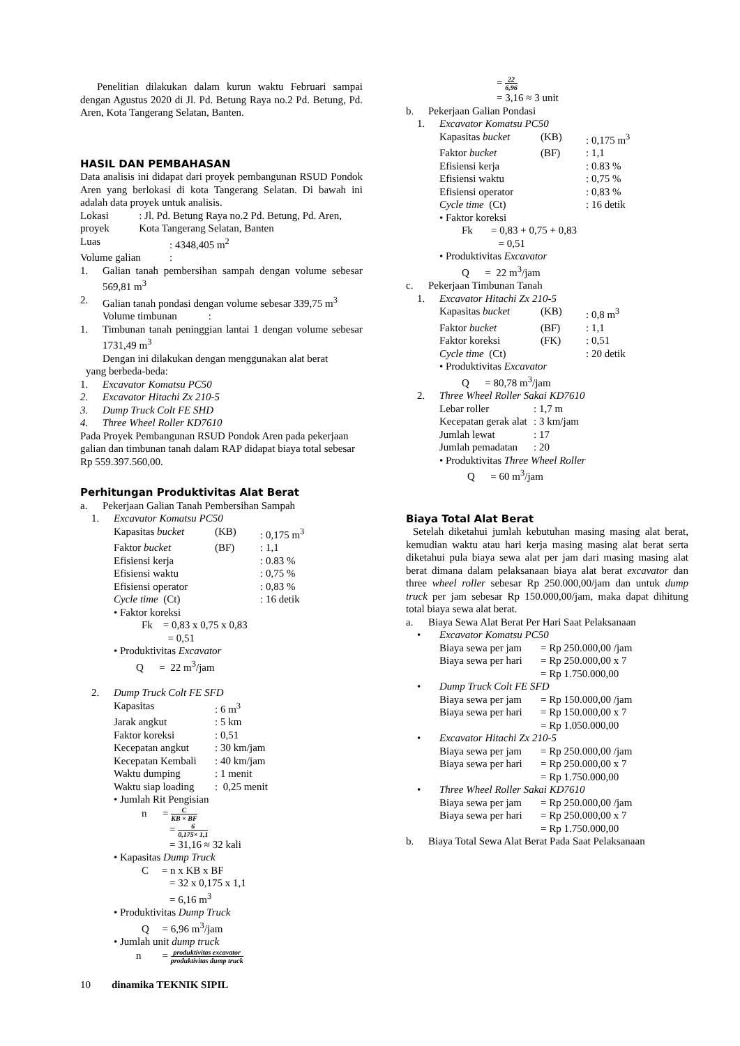Penelitian dilakukan dalam kurun waktu Februari sampai dengan Agustus 2020 di Jl. Pd. Betung Raya no.2 Pd. Betung, Pd. Aren, Kota Tangerang Selatan, Banten.
HASIL DAN PEMBAHASAN
Data analisis ini didapat dari proyek pembangunan RSUD Pondok Aren yang berlokasi di kota Tangerang Selatan. Di bawah ini adalah data proyek untuk analisis.
Lokasi proyek: Jl. Pd. Betung Raya no.2 Pd. Betung, Pd. Aren, Kota Tangerang Selatan, Banten
Luas: 4348,405 m<sup>2</sup>
Volume galian:
1. Galian tanah pembersihan sampah dengan volume sebesar 569,81 m<sup>3</sup>
2. Galian tanah pondasi dengan volume sebesar 339,75 m<sup>3</sup>
Volume timbunan :
1. Timbunan tanah peninggian lantai 1 dengan volume sebesar 1731,49 m<sup>3</sup>
Dengan ini dilakukan dengan menggunakan alat berat
yang berbeda-beda:
1. Excavator Komatsu PC50
2. Excavator Hitachi Zx 210-5
3. Dump Truck Colt FE SHD
4. Three Wheel Roller KD7610
Pada Proyek Pembangunan RSUD Pondok Aren pada pekerjaan galian dan timbunan tanah dalam RAP didapat biaya total sebesar Rp 559.397.560,00.
Perhitungan Produktivitas Alat Berat
a. Pekerjaan Galian Tanah Pembersihan Sampah
1. Excavator Komatsu PC50
Kapasitas bucket (KB): 0,175 m<sup>3</sup>
Faktor bucket (BF): 1,1
Efisiensi kerja: 0.83 %
Efisiensi waktu: 0,75 %
Efisiensi operator: 0,83 %
Cycle time (Ct): 16 detik
• Faktor koreksi
Fk = 0,83 x 0,75 x 0,83
= 0,51
• Produktivitas Excavator
Q = 22 m<sup>3</sup>/jam
2. Dump Truck Colt FE SFD
Kapasitas: 6 m<sup>3</sup>
Jarak angkut: 5 km
Faktor koreksi: 0,51
Kecepatan angkut: 30 km/jam
Kecepatan Kembali: 40 km/jam
Waktu dumping: 1 menit
Waktu siap loading: 0,25 menit
• Jumlah Rit Pengisian
n = C KB × BF
= 6 0,175× 1,1
= 31,16 ≈ 32 kali
• Kapasitas Dump Truck
C = n x KB x BF
= 32 x 0,175 x 1,1
= 6,16 m<sup>3</sup>
• Produktivitas Dump Truck
Q = 6,96 m<sup>3</sup>/jam
• Jumlah unit dump truck
n = produktivitas excavator produktivitas dump truck
= 22 6,96
= 3,16 ≈ 3 unit
b. Pekerjaan Galian Pondasi
1. Excavator Komatsu PC50
Kapasitas bucket (KB): 0,175 m<sup>3</sup>
Faktor bucket (BF): 1,1
Efisiensi kerja: 0.83 %
Efisiensi waktu: 0,75 %
Efisiensi operator: 0,83 %
Cycle time (Ct): 16 detik
• Faktor koreksi
Fk = 0,83 + 0,75 + 0,83
= 0,51
• Produktivitas Excavator
Q = 22 m<sup>3</sup>/jam
c. Pekerjaan Timbunan Tanah
1. Excavator Hitachi Zx 210-5
Kapasitas bucket (KB): 0,8 m<sup>3</sup>
Faktor bucket (BF): 1,1
Faktor koreksi (FK): 0,51
Cycle time (Ct): 20 detik
• Produktivitas Excavator
Q = 80,78 m<sup>3</sup>/jam
2. Three Wheel Roller Sakai KD7610
Lebar roller: 1,7 m
Kecepatan gerak alat: 3 km/jam
Jumlah lewat: 17
Jumlah pemadatan: 20
• Produktivitas Three Wheel Roller
Q = 60 m<sup>3</sup>/jam
Biaya Total Alat Berat
Setelah diketahui jumlah kebutuhan masing masing alat berat, kemudian waktu atau hari kerja masing masing alat berat serta diketahui pula biaya sewa alat per jam dari masing masing alat berat dimana dalam pelaksanaan biaya alat berat excavator dan three wheel roller sebesar Rp 250.000,00/jam dan untuk dump truck per jam sebesar Rp 150.000,00/jam, maka dapat dihitung total biaya sewa alat berat.
a. Biaya Sewa Alat Berat Per Hari Saat Pelaksanaan
• Excavator Komatsu PC50
Biaya sewa per jam = Rp 250.000,00 /jam
Biaya sewa per hari = Rp 250.000,00 x 7
= Rp 1.750.000,00
• Dump Truck Colt FE SFD
Biaya sewa per jam = Rp 150.000,00 /jam
Biaya sewa per hari = Rp 150.000,00 x 7
= Rp 1.050.000,00
• Excavator Hitachi Zx 210-5
Biaya sewa per jam = Rp 250.000,00 /jam
Biaya sewa per hari = Rp 250.000,00 x 7
= Rp 1.750.000,00
• Three Wheel Roller Sakai KD7610
Biaya sewa per jam = Rp 250.000,00 /jam
Biaya sewa per hari = Rp 250.000,00 x 7
= Rp 1.750.000,00
b. Biaya Total Sewa Alat Berat Pada Saat Pelaksanaan
10 dinamika TEKNIK SIPIL